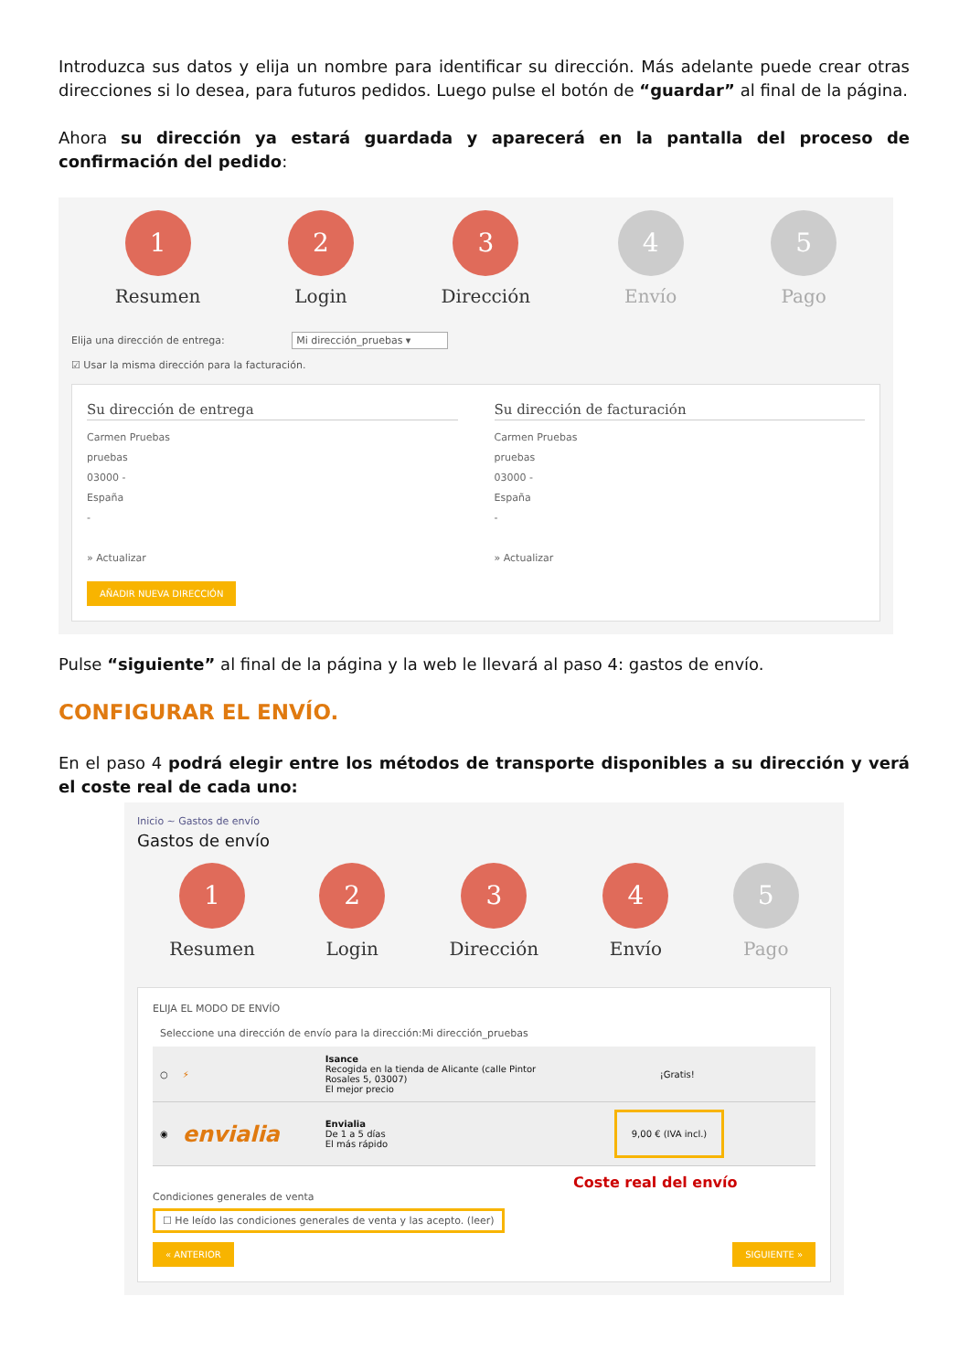Introduzca sus datos y elija un nombre para identificar su dirección. Más adelante puede crear otras direcciones si lo desea, para futuros pedidos. Luego pulse el botón de “guardar” al final de la página.
Ahora su dirección ya estará guardada y aparecerá en la pantalla del proceso de confirmación del pedido:
1
Resumen
2
Login
3
Dirección
4
Envío
5
Pago
Elija una dirección de entrega: Mi dirección_pruebas ▾
☑ Usar la misma dirección para la facturación.
Su dirección de entrega
Carmen Pruebas
pruebas
03000 -
España
-
» Actualizar
Su dirección de facturación
Carmen Pruebas
pruebas
03000 -
España
-
» Actualizar
AÑADIR NUEVA DIRECCIÓN
Pulse “siguiente” al final de la página y la web le llevará al paso 4: gastos de envío.
CONFIGURAR EL ENVÍO.
En el paso 4 podrá elegir entre los métodos de transporte disponibles a su dirección y verá el coste real de cada uno:
Inicio ~ Gastos de envío
Gastos de envío
1
Resumen
2
Login
3
Dirección
4
Envío
5
Pago
ELIJA EL MODO DE ENVÍO
Seleccione una dirección de envío para la dirección:Mi dirección_pruebas
○ ⚡ Isance
Recogida en la tienda de Alicante (calle Pintor Rosales 5, 03007)
El mejor precio ¡Gratis!
◉ envialia Envialia
De 1 a 5 días
El más rápido 9,00 € (IVA incl.)
Coste real del envío
Condiciones generales de venta
☐ He leído las condiciones generales de venta y las acepto. (leer)
« ANTERIOR SIGUIENTE »